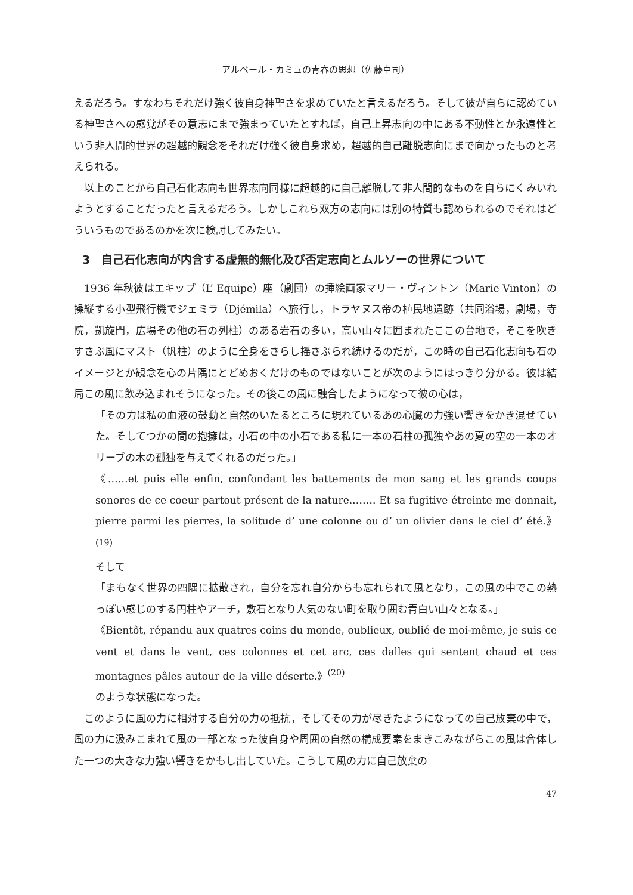アルベール・カミュの青春の思想（佐藤卓司）
えるだろう。すなわちそれだけ強く彼自身神聖さを求めていたと言えるだろう。そして彼が自らに認めている神聖さへの感覚がその意志にまで強まっていたとすれば，自己上昇志向の中にある不動性とか永遠性という非人間的世界の超越的観念をそれだけ強く彼自身求め，超越的自己離脱志向にまで向かったものと考えられる。
以上のことから自己石化志向も世界志向同様に超越的に自己離脱して非人間的なものを自らにくみいれようとすることだったと言えるだろう。しかしこれら双方の志向には別の特質も認められるのでそれはどういうものであるのかを次に検討してみたい。
3　自己石化志向が内含する虚無的無化及び否定志向とムルソーの世界について
1936 年秋彼はエキップ（L’ Equipe）座（劇団）の挿絵画家マリー・ヴィントン（Marie Vinton）の操縦する小型飛行機でジェミラ（Djémila）へ旅行し，トラヤヌス帝の植民地遺跡（共同浴場，劇場，寺院，凱旋門，広場その他の石の列柱）のある岩石の多い，高い山々に囲まれたここの台地で，そこを吹きすさぶ風にマスト（帆柱）のように全身をさらし揺さぶられ続けるのだが，この時の自己石化志向も石のイメージとか観念を心の片隅にとどめおくだけのものではないことが次のようにはっきり分かる。彼は結局この風に飲み込まれそうになった。その後この風に融合したようになって彼の心は，
「その力は私の血液の鼓動と自然のいたるところに現れているあの心臓の力強い響きをかき混ぜていた。そしてつかの間の抱擁は，小石の中の小石である私に一本の石柱の孤独やあの夏の空の一本のオリーブの木の孤独を与えてくれるのだった。」
《……et puis elle enfin, confondant les battements de mon sang et les grands coups sonores de ce coeur partout présent de la nature.……. Et sa fugitive étreinte me donnait, pierre parmi les pierres, la solitude d’ une colonne ou d’ un olivier dans le ciel d’ été.》<sup>(19)</sup>
そして
「まもなく世界の四隅に拡散され，自分を忘れ自分からも忘れられて風となり，この風の中でこの熱っぽい感じのする円柱やアーチ，敷石となり人気のない町を取り囲む青白い山々となる。」
《Bientôt, répandu aux quatres coins du monde, oublieux, oublié de moi-même, je suis ce vent et dans le vent, ces colonnes et cet arc, ces dalles qui sentent chaud et ces montagnes pâles autour de la ville déserte.》<sup>(20)</sup>
のような状態になった。
このように風の力に相対する自分の力の抵抗，そしてその力が尽きたようになっての自己放棄の中で，風の力に汲みこまれて風の一部となった彼自身や周囲の自然の構成要素をまきこみながらこの風は合体した一つの大きな力強い響きをかもし出していた。こうして風の力に自己放棄の
47